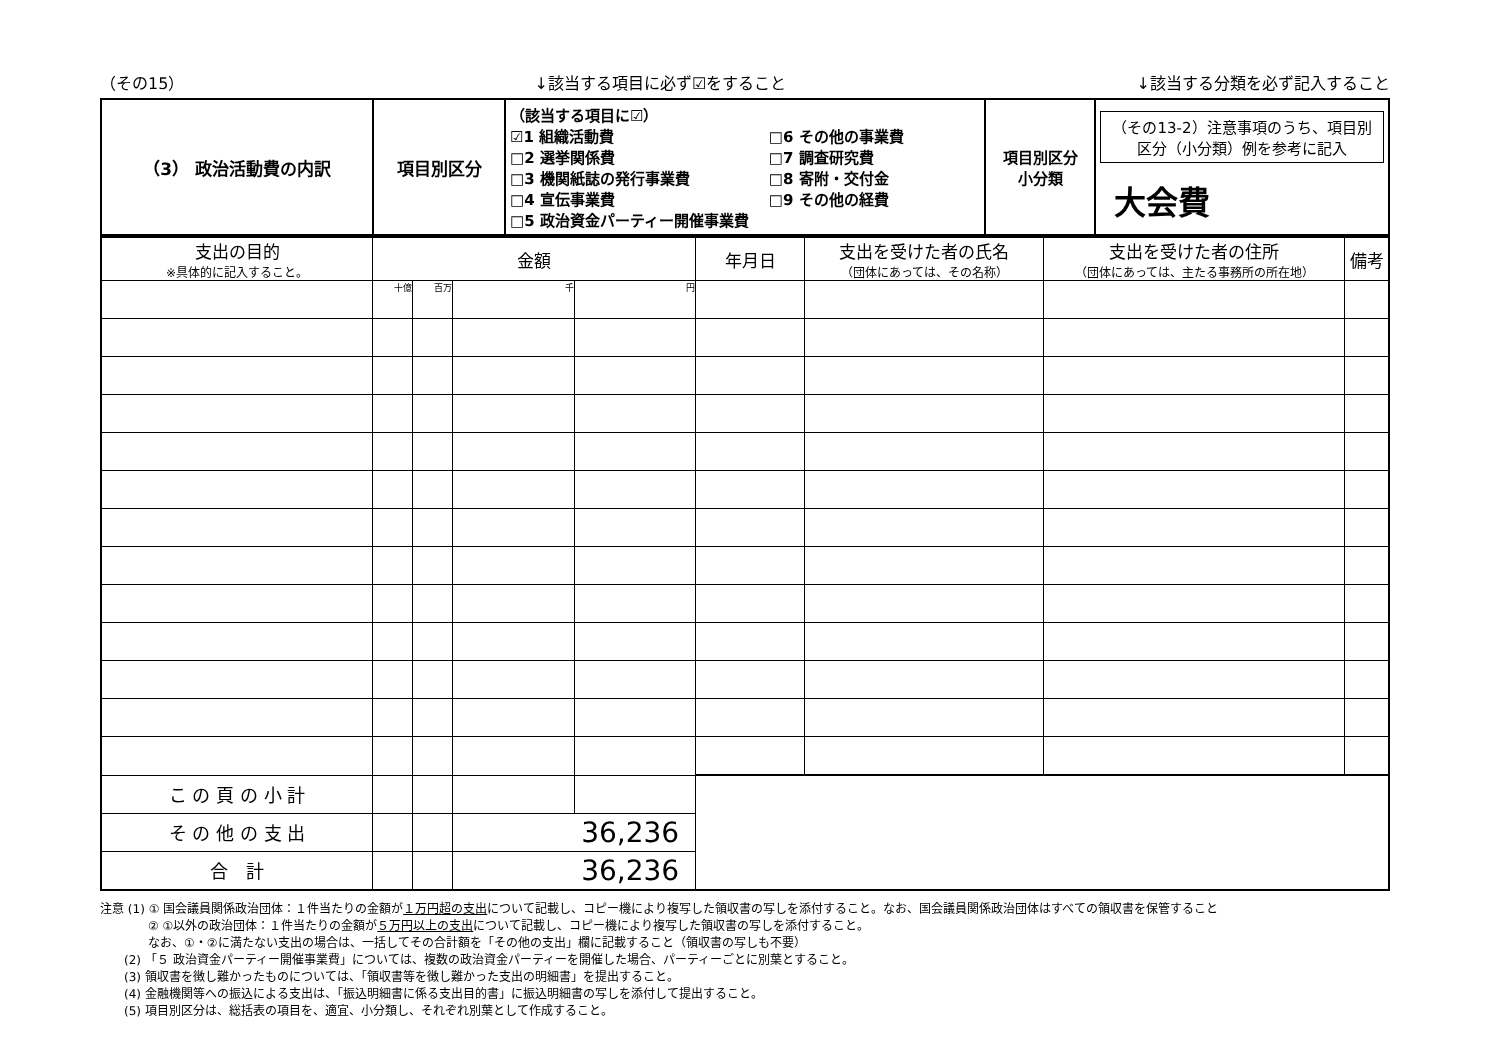（その15） ↓該当する項目に必ず☑をすること ↓該当する分類を必ず記入すること
| （3） 政治活動費の内訳 | 項目別区分 | （該当する項目に☑） ☑1 組織活動費 □2 選挙関係費 □3 機関紙誌の発行事業費 □4 宣伝事業費 □5 政治資金パーティー開催事業費 □6 その他の事業費 □7 調査研究費 □8 寄附・交付金 □9 その他の経費 | 項目別区分 小分類 | （その13-2）注意事項のうち、項目別区分（小分類）例を参考に記入 大会費 |
| 支出の目的 ※具体的に記入すること。 | 金額 | | | | 年月日 | 支出を受けた者の氏名 （団体にあっては、その名称） | 支出を受けた者の住所 （団体にあっては、主たる事務所の所在地） | 備考 |
| --- | --- | --- | --- | --- | --- | --- | --- | --- |
| | 十億 | 百万 | 千 | 円 | | | | |
| こ の 頁 の 小 計 | | | | | | | | |
| そ の 他 の 支 出 | | | 36,236 | | | | | |
| 合 計 | | | 36,236 | | | | | |
注意 (1) ① 国会議員関係政治団体：１件当たりの金額が１万円超の支出について記載し、コピー機により複写した領収書の写しを添付すること。なお、国会議員関係政治団体はすべての領収書を保管すること
　　　　② ①以外の政治団体：１件当たりの金額が５万円以上の支出について記載し、コピー機により複写した領収書の写しを添付すること。
　　　　なお、①・②に満たない支出の場合は、一括してその合計額を「その他の支出」欄に記載すること（領収書の写しも不要）
　　(2) 「５ 政治資金パーティー開催事業費」については、複数の政治資金パーティーを開催した場合、パーティーごとに別葉とすること。
　　(3) 領収書を徴し難かったものについては、「領収書等を徴し難かった支出の明細書」を提出すること。
　　(4) 金融機関等への振込による支出は、「振込明細書に係る支出目的書」に振込明細書の写しを添付して提出すること。
　　(5) 項目別区分は、総括表の項目を、適宜、小分類し、それぞれ別葉として作成すること。